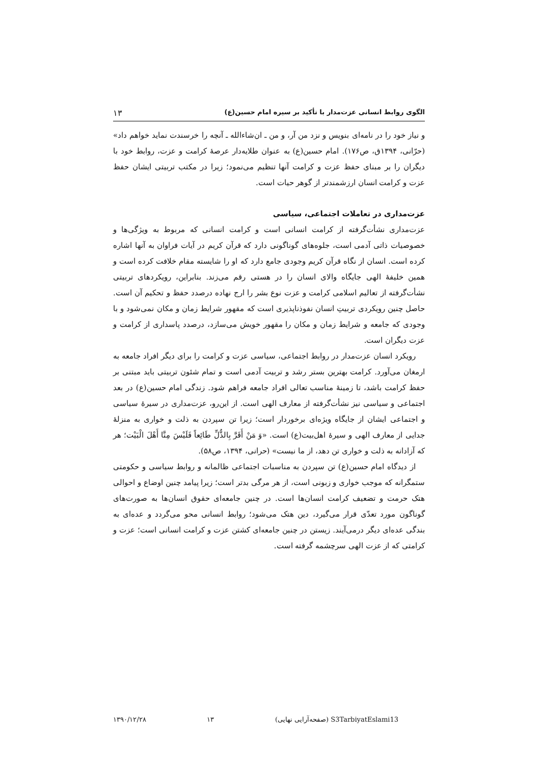الگوی روابط انسانی عزت‌مدار با تأکید بر سیره امام حسین(ع) ۱۳
و نیاز خود را در نامه‌ای بنویس و نزد من آر، و من ـ ان‌شاءالله ـ آنچه را خرسندت نماید خواهم داد» (حرّانی، ۱۳۹۴ق، ص۱۷۶). امام حسین(ع) به عنوان طلایه‌دار عرصهٔ کرامت و عزت، روابط خود با دیگران را بر مبنای حفظ عزت و کرامت آنها تنظیم می‌نمود؛ زیرا در مکتب تربیتی ایشان حفظ عزت و کرامت انسان ارزشمندتر از گوهر حیات است.
عزت‌مداری در تعاملات اجتماعی، سیاسی
عزت‌مداری نشأت‌گرفته از کرامت انسانی است و کرامت انسانی که مربوط به ویژگی‌ها و خصوصیات ذاتی آدمی است، جلوه‌های گوناگونی دارد که قرآن کریم در آیات فراوان به آنها اشاره کرده است. انسان از نگاه قرآن کریم وجودی جامع دارد که او را شایسته مقام خلافت کرده است و همین خلیفهٔ الهی جایگاه والای انسان را در هستی رقم می‌زند. بنابراین، رویکردهای تربیتی نشأت‌گرفته از تعالیم اسلامی کرامت و عزت نوع بشر را ارج نهاده درصدد حفظ و تحکیم آن است. حاصل چنین رویکردی تربیتِ انسان نفوذناپذیری است که مقهور شرایط زمان و مکان نمی‌شود و با وجودی که جامعه و شرایط زمان و مکان را مقهور خویش می‌سازد، درصدد پاسداری از کرامت و عزت دیگران است.
رویکرد انسان عزت‌مدار در روابط اجتماعی، سیاسی عزت و کرامت را برای دیگر افراد جامعه به ارمغان می‌آورد. کرامت بهترین بستر رشد و تربیت آدمی است و تمام شئون تربیتی باید مبتنی بر حفظ کرامت باشد، تا زمینهٔ مناسب تعالی افراد جامعه فراهم شود. زندگی امام حسین(ع) در بعد اجتماعی و سیاسی نیز نشأت‌گرفته از معارف الهی است. از این‌رو، عزت‌مداری در سیرهٔ سیاسی و اجتماعی ایشان از جایگاه ویژه‌ای برخوردار است؛ زیرا تن سپردن به ذلت و خواری به منزلهٔ جدایی از معارف الهی و سیرهٔ اهل‌بیت(ع) است. «وَ مَنْ أَقَرَّ بِالذُّلِّ طَائِعاً فَلَيْسَ مِنَّا أَهْلَ الْبَيْت؛ هر که آزادانه به ذلت و خواری تن دهد، از ما نیست» (حرانی، ۱۳۹۴، ص۵۸).
از دیدگاه امام حسین(ع) تن سپردن به مناسبات اجتماعی ظالمانه و روابط سیاسی و حکومتی ستمگرانه که موجب خواری و زبونی است، از هر مرگی بدتر است؛ زیرا پیامد چنین اوضاع و احوالی هتک حرمت و تضعیف کرامت انسان‌ها است. در چنین جامعه‌ای حقوق انسان‌ها به صورت‌های گوناگون مورد تعدّی قرار می‌گیرد، دین هتک می‌شود؛ روابط انسانی محو می‌گردد و عده‌ای به بندگی عده‌ای دیگر درمی‌آیند. زیستن در چنین جامعه‌ای کشتن عزت و کرامت انسانی است؛ عزت و کرامتی که از عزت الهی سرچشمه گرفته است.
S3TarbiyatEslami13 (صفحه‌آرایی نهایی) ۱۳ ۱۳۹۰/۱۲/۲۸